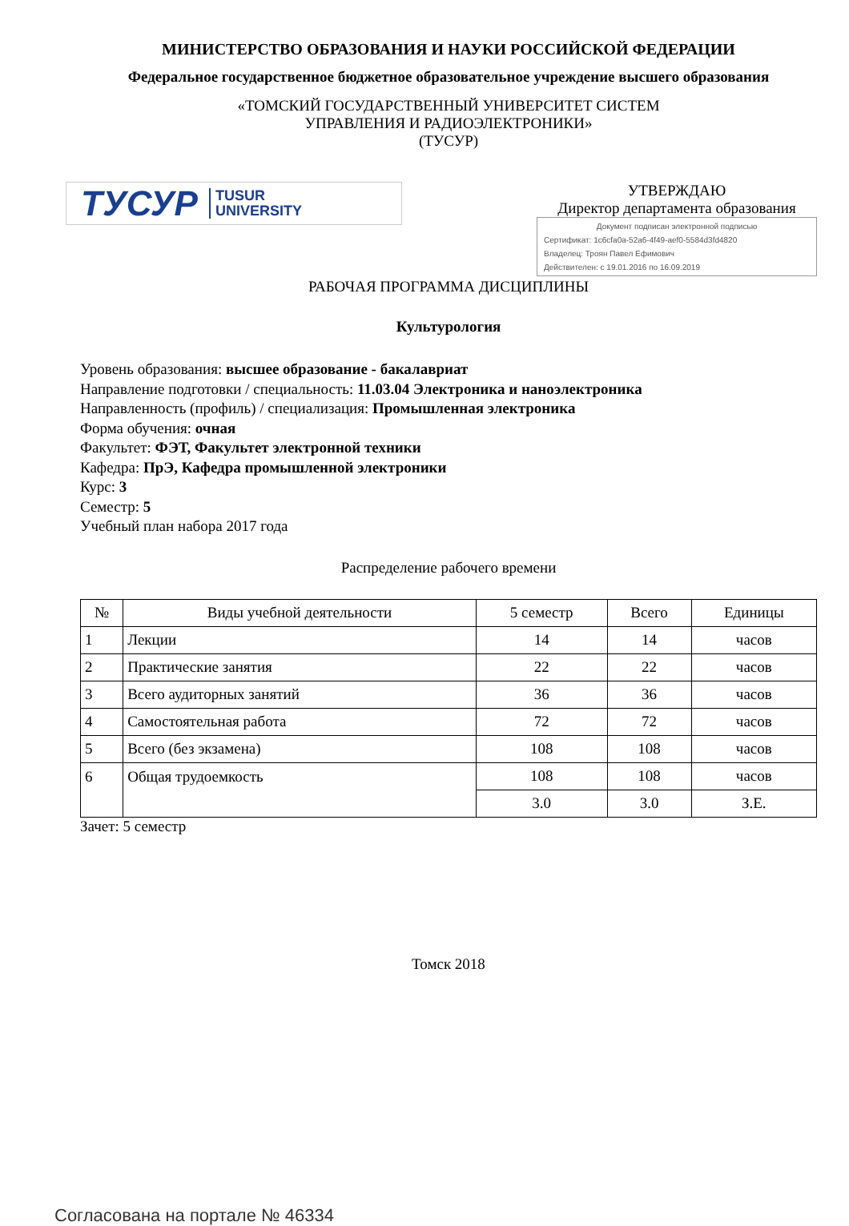МИНИСТЕРСТВО ОБРАЗОВАНИЯ И НАУКИ РОССИЙСКОЙ ФЕДЕРАЦИИ
Федеральное государственное бюджетное образовательное учреждение высшего образования
«ТОМСКИЙ ГОСУДАРСТВЕННЫЙ УНИВЕРСИТЕТ СИСТЕМ
УПРАВЛЕНИЯ И РАДИОЭЛЕКТРОНИКИ»
(ТУСУР)
ТУСУР TUSUR
UNIVERSITY
УТВЕРЖДАЮ
Директор департамента образования
Документ подписан электронной подписью
Сертификат: 1c6cfa0a-52a6-4f49-aef0-5584d3fd4820
Владелец: Троян Павел Ефимович
Действителен: с 19.01.2016 по 16.09.2019
РАБОЧАЯ ПРОГРАММА ДИСЦИПЛИНЫ
Культурология
Уровень образования: высшее образование - бакалавриат
Направление подготовки / специальность: 11.03.04 Электроника и наноэлектроника
Направленность (профиль) / специализация: Промышленная электроника
Форма обучения: очная
Факультет: ФЭТ, Факультет электронной техники
Кафедра: ПрЭ, Кафедра промышленной электроники
Курс: 3
Семестр: 5
Учебный план набора 2017 года
Распределение рабочего времени
| № | Виды учебной деятельности | 5 семестр | Всего | Единицы |
| --- | --- | --- | --- | --- |
| 1 | Лекции | 14 | 14 | часов |
| 2 | Практические занятия | 22 | 22 | часов |
| 3 | Всего аудиторных занятий | 36 | 36 | часов |
| 4 | Самостоятельная работа | 72 | 72 | часов |
| 5 | Всего (без экзамена) | 108 | 108 | часов |
| 6 | Общая трудоемкость | 108 | 108 | часов |
| | | 3.0 | 3.0 | З.Е. |
Зачет: 5 семестр
Томск 2018
Согласована на портале № 46334